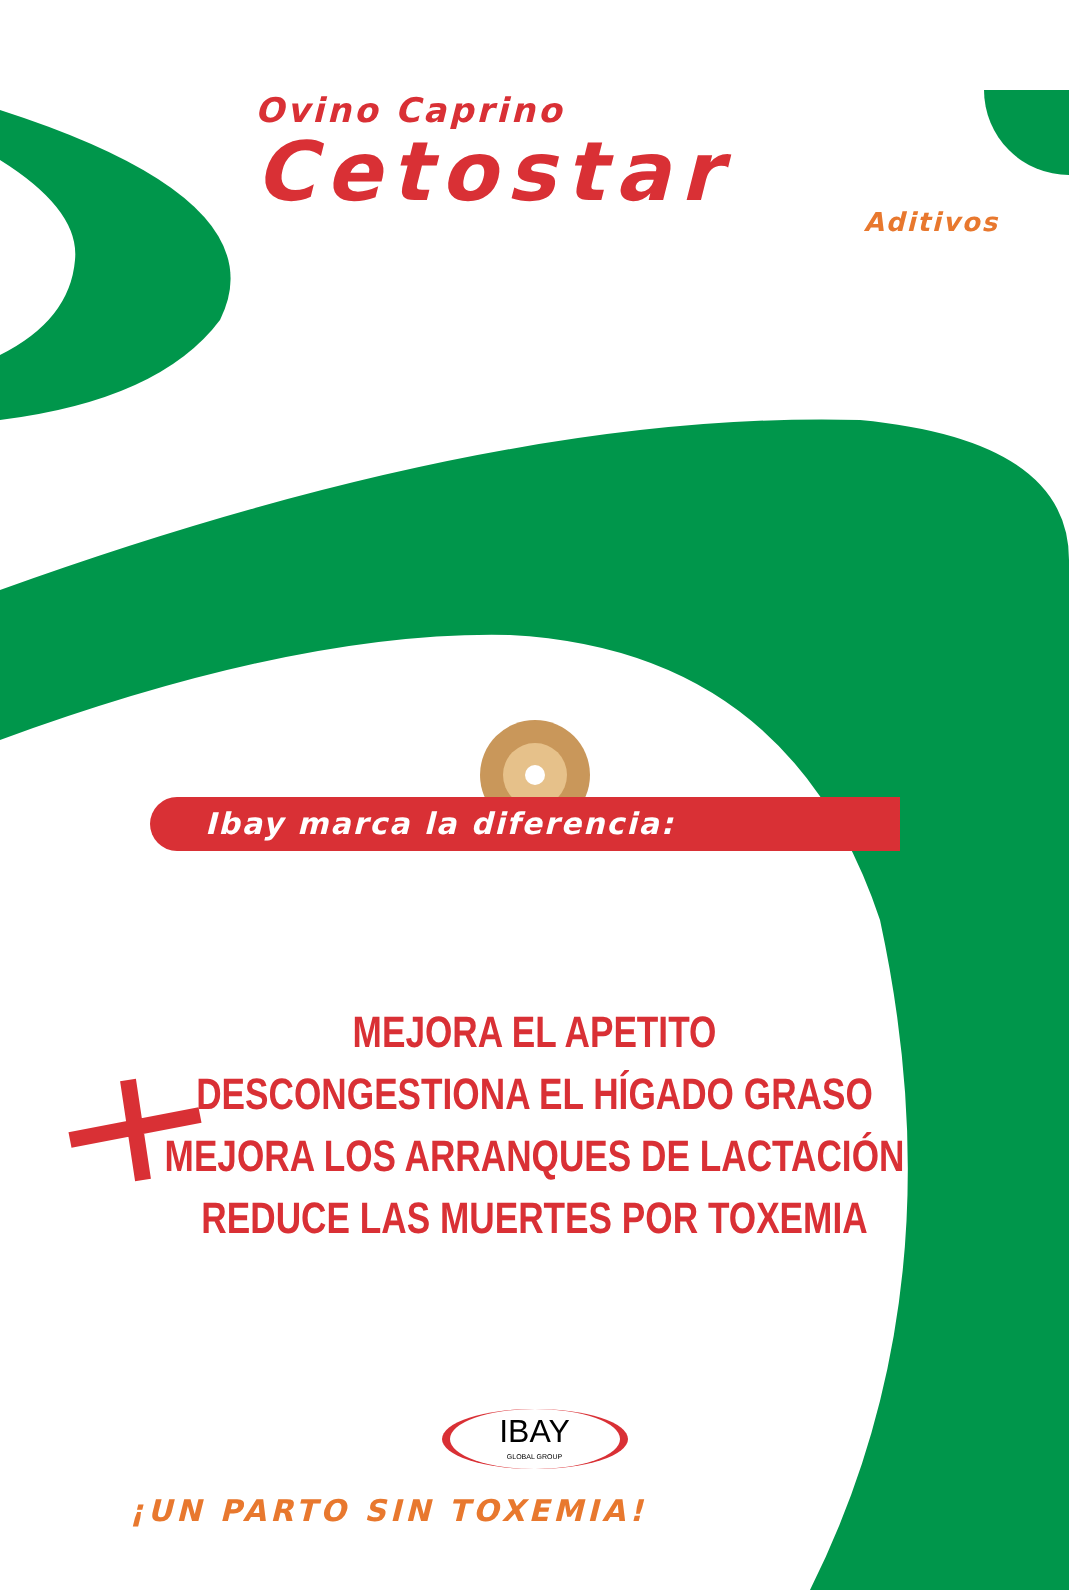Ovino Caprino
Cetostar
Aditivos
Ibay marca la diferencia:
MEJORA EL APETITO
DESCONGESTIONA EL HÍGADO GRASO
MEJORA LOS ARRANQUES DE LACTACIÓN
REDUCE LAS MUERTES POR TOXEMIA
IBAY
GLOBAL GROUP
¡UN PARTO SIN TOXEMIA!